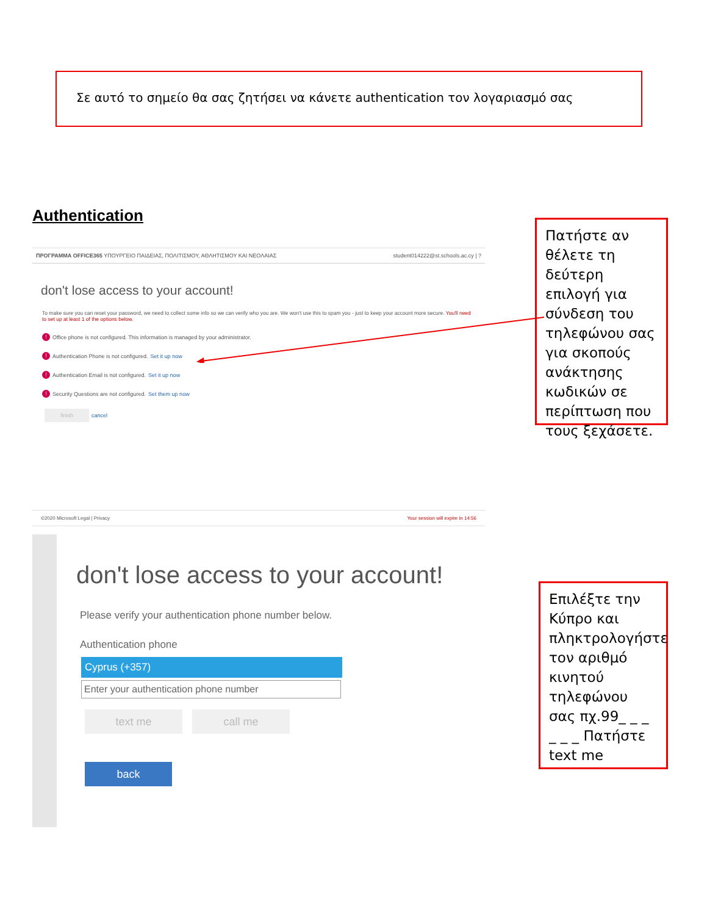Σε αυτό το σημείο θα σας ζητήσει να κάνετε authentication τον λογαριασμό σας
Authentication
ΠΡΟΓΡΑΜΜΑ OFFICE365 ΥΠΟΥΡΓΕΙΟ ΠΑΙΔΕΙΑΣ, ΠΟΛΙΤΙΣΜΟΥ, ΑΘΛΗΤΙΣΜΟΥ ΚΑΙ ΝΕΟΛΑΙΑΣ student014222@st.schools.ac.cy | ?
don't lose access to your account!
To make sure you can reset your password, we need to collect some info so we can verify who you are. We won't use this to spam you - just to keep your account more secure. You'll need to set up at least 1 of the options below.
! Office phone is not configured. This information is managed by your administrator.
! Authentication Phone is not configured. Set it up now
! Authentication Email is not configured. Set it up now
! Security Questions are not configured. Set them up now
finish cancel
©2020 Microsoft Legal | Privacy Your session will expire in 14:56
Πατήστε αν θέλετε τη δεύτερη επιλογή για σύνδεση του τηλεφώνου σας για σκοπούς ανάκτησης κωδικών σε περίπτωση που τους ξεχάσετε.
don't lose access to your account!
Please verify your authentication phone number below.
Authentication phone
Cyprus (+357)
Enter your authentication phone number
text me call me
back
Επιλέξτε την Κύπρο και πληκτρολογήστε τον αριθμό κινητού τηλεφώνου σας πχ.99_ _ _ _ _ _ Πατήστε text me